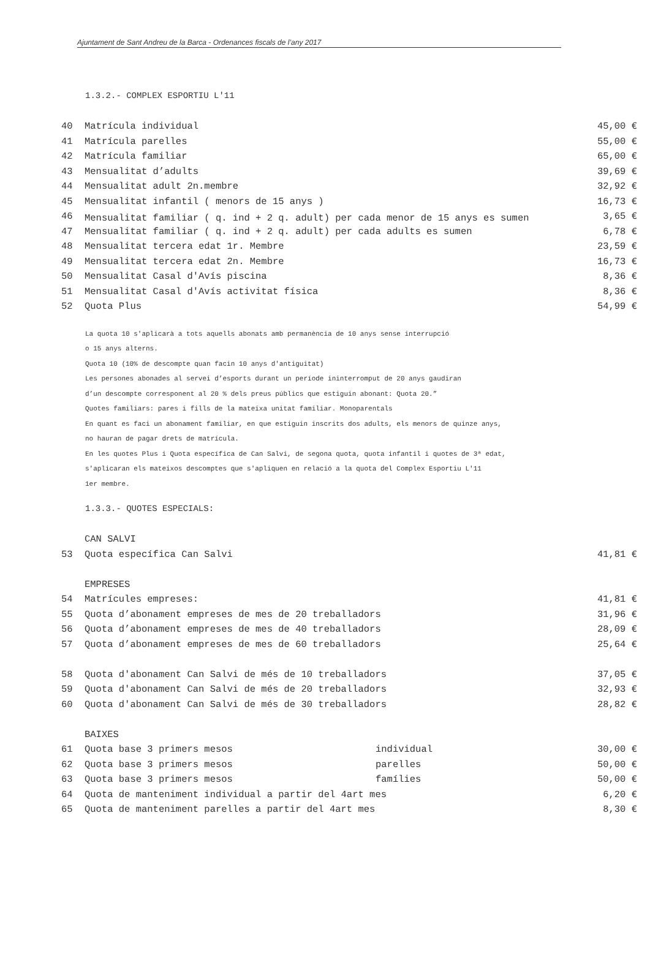Ajuntament de Sant Andreu de la Barca - Ordenances fiscals de l’any 2017
1.3.2.- COMPLEX ESPORTIU L'11
| 40 | Matrícula individual | 45,00 € |
| 41 | Matrícula parelles | 55,00 € |
| 42 | Matrícula familiar | 65,00 € |
| 43 | Mensualitat d’adults | 39,69 € |
| 44 | Mensualitat adult 2n.membre | 32,92 € |
| 45 | Mensualitat infantil ( menors de 15 anys ) | 16,73 € |
| 46 | Mensualitat familiar ( q. ind + 2 q. adult) per cada menor de 15 anys es sumen | 3,65 € |
| 47 | Mensualitat familiar ( q. ind + 2 q. adult) per cada adults es sumen | 6,78 € |
| 48 | Mensualitat tercera edat 1r. Membre | 23,59 € |
| 49 | Mensualitat tercera edat 2n. Membre | 16,73 € |
| 50 | Mensualitat Casal d'Avís piscina | 8,36 € |
| 51 | Mensualitat Casal d'Avís activitat física | 8,36 € |
| 52 | Quota Plus | 54,99 € |
La quota 10 s'aplicarà a tots aquells abonats amb permanència de 10 anys sense interrupció
o 15 anys alterns.
Quota 10 (10% de descompte quan facin 10 anys d'antiguitat)
Les persones abonades al servei d’esports durant un període ininterromput de 20 anys gaudiran
d’un descompte corresponent al 20 % dels preus públics que estiguin abonant: Quota 20.”
Quotes familiars: pares i fills de la mateixa unitat familiar. Monoparentals
En quant es faci un abonament familiar, en que estiguin inscrits dos adults, els menors de quinze anys,
no hauran de pagar drets de matrícula.
En les quotes Plus i Quota específica de Can Salvi, de segona quota, quota infantil i quotes de 3ª edat,
s'aplicaran els mateixos descomptes que s'apliquen en relació a la quota del Complex Esportiu L'11
1er membre.
1.3.3.- QUOTES ESPECIALS:
| | CAN SALVI | | |
| 53 | Quota específica Can Salvi | | 41,81 € |
| | EMPRESES | | |
| 54 | Matrícules empreses: | | 41,81 € |
| 55 | Quota d’abonament empreses de mes de 20 treballadors | | 31,96 € |
| 56 | Quota d’abonament empreses de mes de 40 treballadors | | 28,09 € |
| 57 | Quota d’abonament empreses de mes de 60 treballadors | | 25,64 € |
| 58 | Quota d'abonament Can Salvi de més de 10 treballadors | | 37,05 € |
| 59 | Quota d'abonament Can Salvi de més de 20 treballadors | | 32,93 € |
| 60 | Quota d'abonament Can Salvi de més de 30 treballadors | | 28,82 € |
| | BAIXES | | |
| 61 | Quota base 3 primers mesos | individual | 30,00 € |
| 62 | Quota base 3 primers mesos | parelles | 50,00 € |
| 63 | Quota base 3 primers mesos | famílies | 50,00 € |
| 64 | Quota de manteniment individual a partir del 4art mes | | 6,20 € |
| 65 | Quota de manteniment parelles a partir del 4art mes | | 8,30 € |